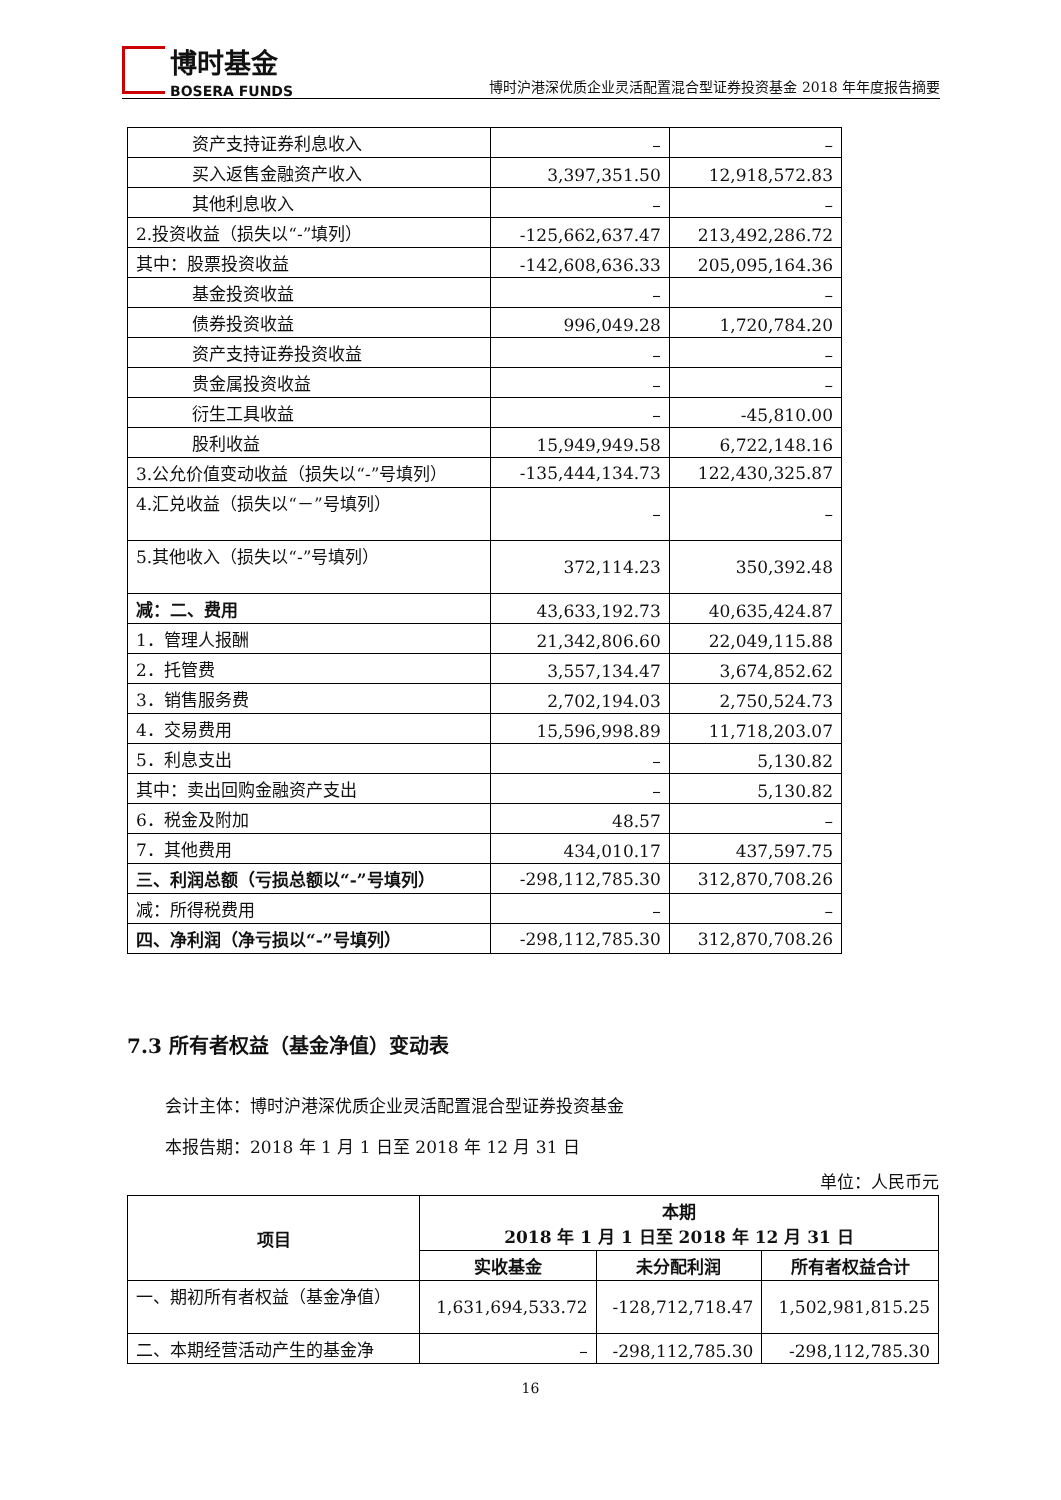博时基金
BOSERA FUNDS
博时沪港深优质企业灵活配置混合型证券投资基金 2018 年年度报告摘要
| 资产支持证券利息收入 | – | – |
| 买入返售金融资产收入 | 3,397,351.50 | 12,918,572.83 |
| 其他利息收入 | – | – |
| 2.投资收益（损失以“-”填列） | -125,662,637.47 | 213,492,286.72 |
| 其中：股票投资收益 | -142,608,636.33 | 205,095,164.36 |
| 基金投资收益 | – | – |
| 债券投资收益 | 996,049.28 | 1,720,784.20 |
| 资产支持证券投资收益 | – | – |
| 贵金属投资收益 | – | – |
| 衍生工具收益 | – | -45,810.00 |
| 股利收益 | 15,949,949.58 | 6,722,148.16 |
| 3.公允价值变动收益（损失以“-”号填列） | -135,444,134.73 | 122,430,325.87 |
| 4.汇兑收益（损失以“－”号填列） | – | – |
| 5.其他收入（损失以“-”号填列） | 372,114.23 | 350,392.48 |
| 减：二、费用 | 43,633,192.73 | 40,635,424.87 |
| 1．管理人报酬 | 21,342,806.60 | 22,049,115.88 |
| 2．托管费 | 3,557,134.47 | 3,674,852.62 |
| 3．销售服务费 | 2,702,194.03 | 2,750,524.73 |
| 4．交易费用 | 15,596,998.89 | 11,718,203.07 |
| 5．利息支出 | – | 5,130.82 |
| 其中：卖出回购金融资产支出 | – | 5,130.82 |
| 6．税金及附加 | 48.57 | – |
| 7．其他费用 | 434,010.17 | 437,597.75 |
| 三、利润总额（亏损总额以“-”号填列） | -298,112,785.30 | 312,870,708.26 |
| 减：所得税费用 | – | – |
| 四、净利润（净亏损以“-”号填列） | -298,112,785.30 | 312,870,708.26 |
7.3 所有者权益（基金净值）变动表
会计主体：博时沪港深优质企业灵活配置混合型证券投资基金
本报告期：2018 年 1 月 1 日至 2018 年 12 月 31 日
单位：人民币元
| 项目 | 本期 2018 年 1 月 1 日至 2018 年 12 月 31 日 | | |
| --- | --- | --- | --- |
| | 实收基金 | 未分配利润 | 所有者权益合计 |
| 一、期初所有者权益（基金净值） | 1,631,694,533.72 | -128,712,718.47 | 1,502,981,815.25 |
| 二、本期经营活动产生的基金净 | – | -298,112,785.30 | -298,112,785.30 |
16